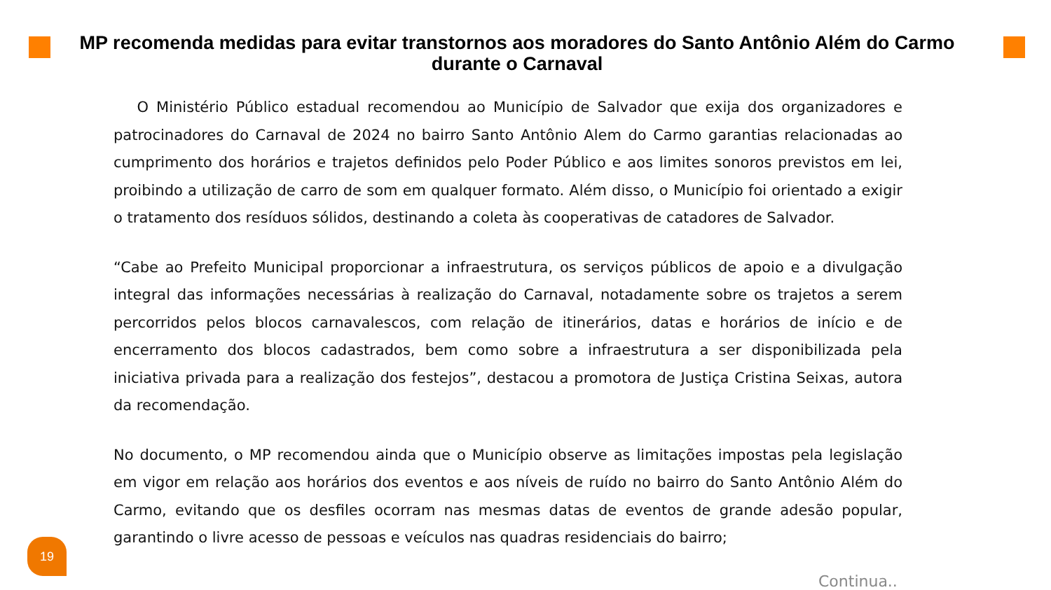MP recomenda medidas para evitar transtornos aos moradores do Santo Antônio Além do Carmo durante o Carnaval
O Ministério Público estadual recomendou ao Município de Salvador que exija dos organizadores e patrocinadores do Carnaval de 2024 no bairro Santo Antônio Alem do Carmo garantias relacionadas ao cumprimento dos horários e trajetos definidos pelo Poder Público e aos limites sonoros previstos em lei, proibindo a utilização de carro de som em qualquer formato. Além disso, o Município foi orientado a exigir o tratamento dos resíduos sólidos, destinando a coleta às cooperativas de catadores de Salvador.
“Cabe ao Prefeito Municipal proporcionar a infraestrutura, os serviços públicos de apoio e a divulgação integral das informações necessárias à realização do Carnaval, notadamente sobre os trajetos a serem percorridos pelos blocos carnavalescos, com relação de itinerários, datas e horários de início e de encerramento dos blocos cadastrados, bem como sobre a infraestrutura a ser disponibilizada pela iniciativa privada para a realização dos festejos”, destacou a promotora de Justiça Cristina Seixas, autora da recomendação.
No documento, o MP recomendou ainda que o Município observe as limitações impostas pela legislação em vigor em relação aos horários dos eventos e aos níveis de ruído no bairro do Santo Antônio Além do Carmo, evitando que os desfiles ocorram nas mesmas datas de eventos de grande adesão popular, garantindo o livre acesso de pessoas e veículos nas quadras residenciais do bairro;
19
Continua..